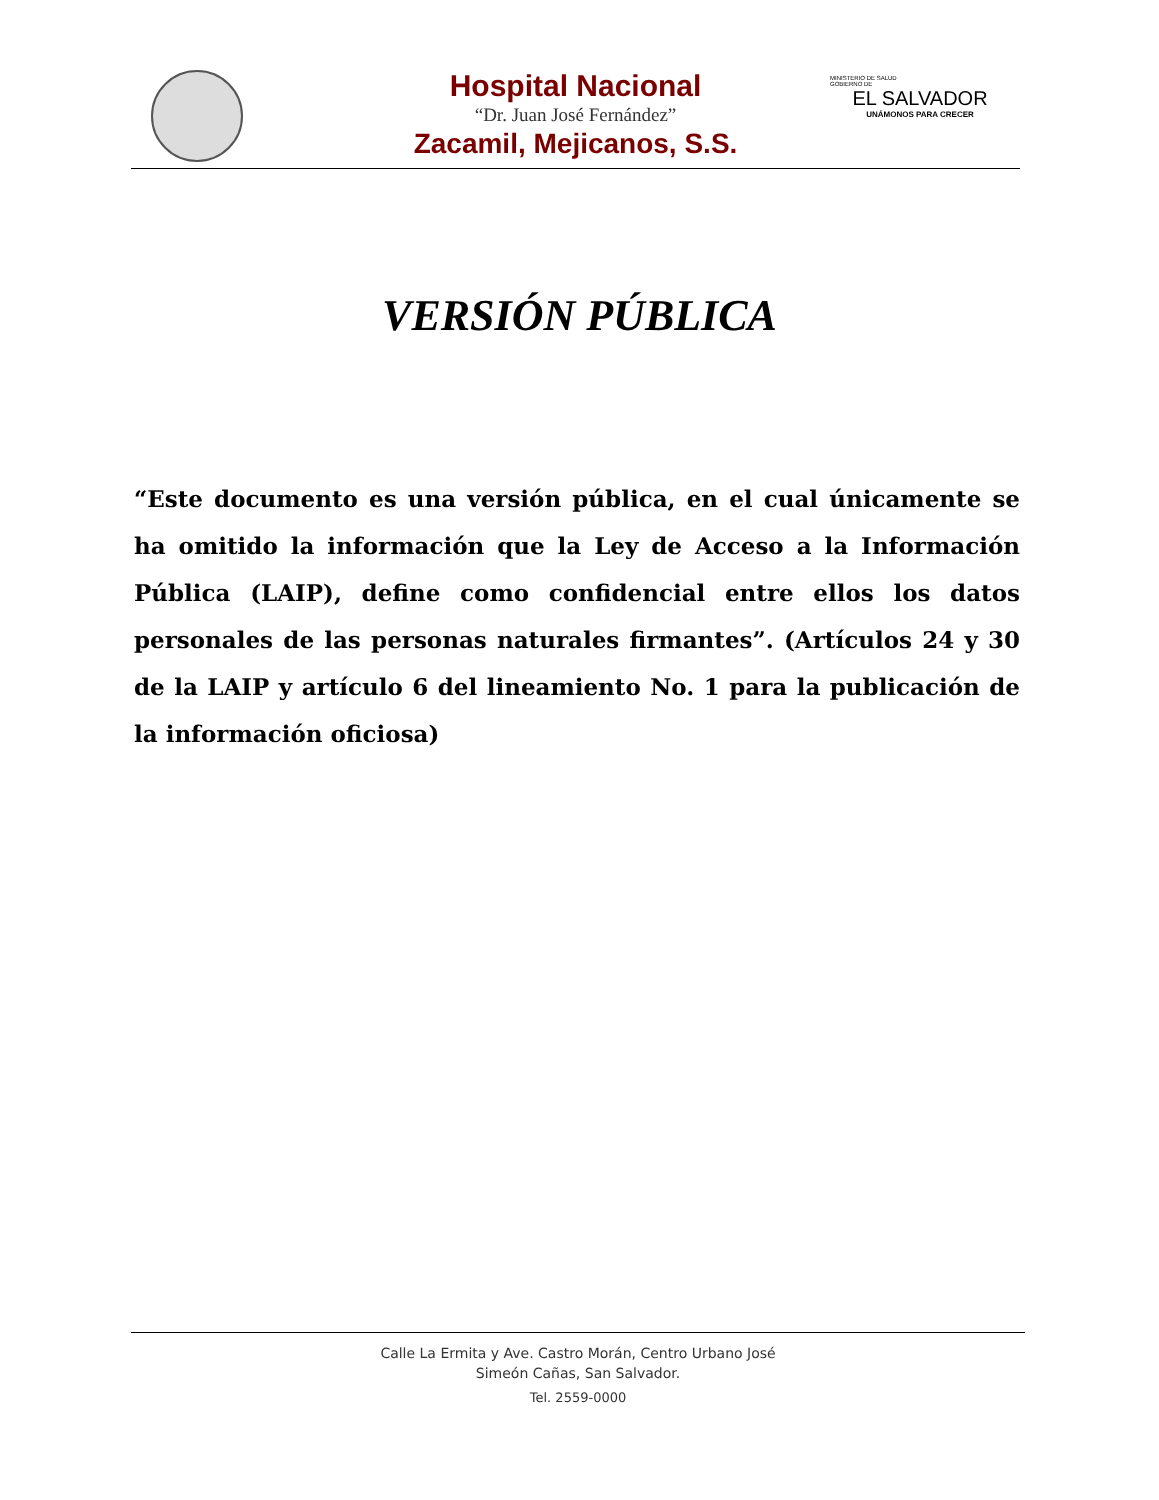MINISTERIO DE SALUD
GOBIERNO DE
EL SALVADOR
UNÁMONOS PARA CRECER
Hospital Nacional
“Dr. Juan José Fernández”
Zacamil, Mejicanos, S.S.
VERSIÓN PÚBLICA
“Este documento es una versión pública, en el cual únicamente se ha omitido la información que la Ley de Acceso a la Información Pública (LAIP), define como confidencial entre ellos los datos personales de las personas naturales firmantes”. (Artículos 24 y 30 de la LAIP y artículo 6 del lineamiento No. 1 para la publicación de la información oficiosa)
Calle La Ermita y Ave. Castro Morán, Centro Urbano José
Simeón Cañas, San Salvador.
Tel. 2559-0000